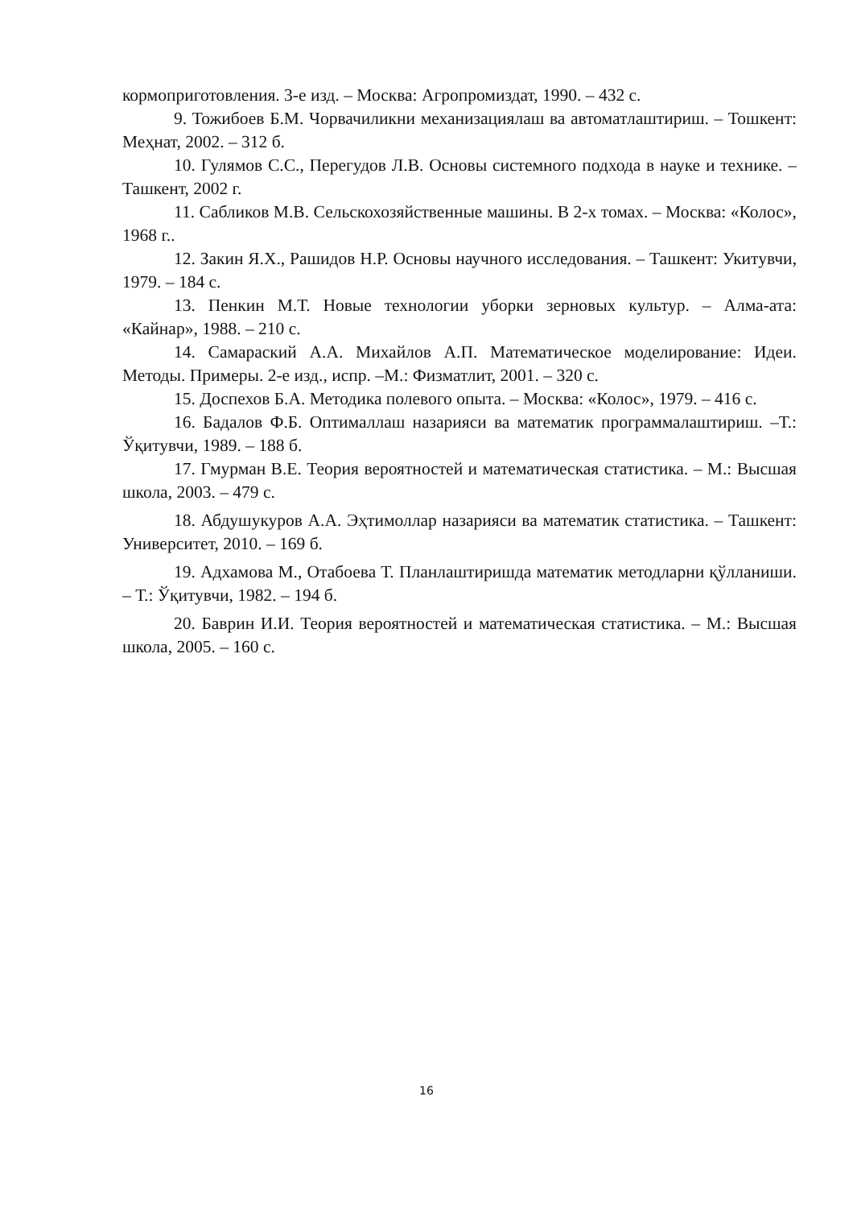кормоприготовления. 3-е изд. – Москва: Агропромиздат, 1990. – 432 с.
9. Тожибоев Б.М. Чорвачиликни механизациялаш ва автоматлаштириш. – Тошкент: Меҳнат, 2002. – 312 б.
10. Гулямов С.С., Перегудов Л.В. Основы системного подхода в науке и технике. – Ташкент, 2002 г.
11. Сабликов М.В. Сельскохозяйственные машины. В 2-х томах. – Москва: «Колос», 1968 г..
12. Закин Я.Х., Рашидов Н.Р. Основы научного исследования. – Ташкент: Укитувчи, 1979. – 184 с.
13. Пенкин М.Т. Новые технологии уборки зерновых культур. – Алма-ата: «Кайнар», 1988. – 210 с.
14. Самараский А.А. Михайлов А.П. Математическое моделирование: Идеи. Методы. Примеры. 2-е изд., испр. –М.: Физматлит, 2001. – 320 с.
15. Доспехов Б.А. Методика полевого опыта. – Москва: «Колос», 1979. – 416 с.
16. Бадалов Ф.Б. Оптималлаш назарияси ва математик программалаштириш. –Т.: Ўқитувчи, 1989. – 188 б.
17. Гмурман В.Е. Теория вероятностей и математическая статистика. – М.: Высшая школа, 2003. – 479 с.
18. Абдушукуров А.А. Эҳтимоллар назарияси ва математик статистика. – Ташкент: Университет, 2010. – 169 б.
19. Адхамова М., Отабоева Т. Планлаштиришда математик методларни қўлланиши. – Т.: Ўқитувчи, 1982. – 194 б.
20. Баврин И.И. Теория вероятностей и математическая статистика. – М.: Высшая школа, 2005. – 160 с.
16